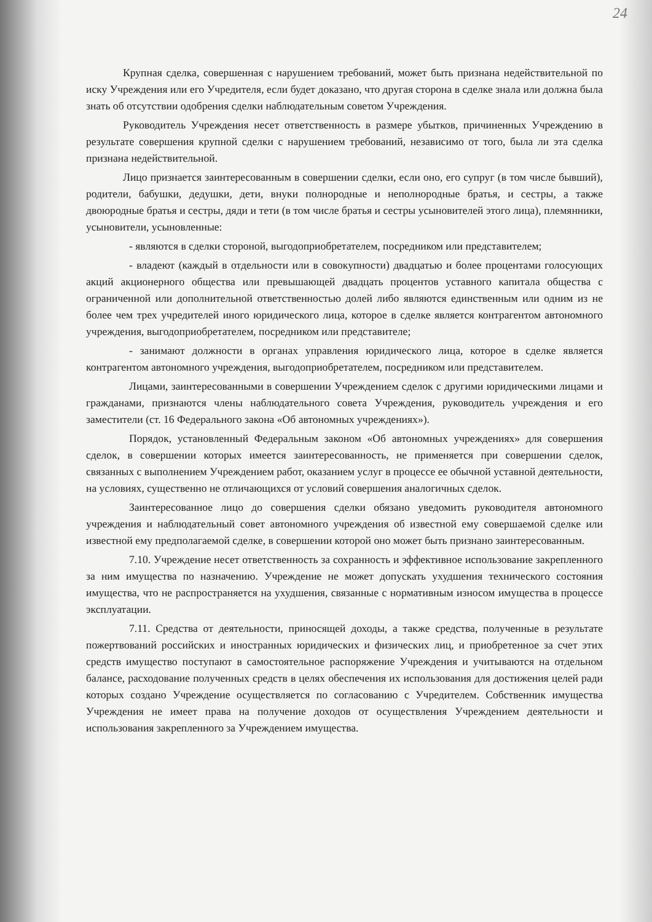24
Крупная сделка, совершенная с нарушением требований, может быть признана недействительной по иску Учреждения или его Учредителя, если будет доказано, что другая сторона в сделке знала или должна была знать об отсутствии одобрения сделки наблюдательным советом Учреждения.
Руководитель Учреждения несет ответственность в размере убытков, причиненных Учреждению в результате совершения крупной сделки с нарушением требований, независимо от того, была ли эта сделка признана недействительной.
Лицо признается заинтересованным в совершении сделки, если оно, его супруг (в том числе бывший), родители, бабушки, дедушки, дети, внуки полнородные и неполнородные братья, и сестры, а также двоюродные братья и сестры, дяди и тети (в том числе братья и сестры усыновителей этого лица), племянники, усыновители, усыновленные:
- являются в сделки стороной, выгодоприобретателем, посредником или представителем;
- владеют (каждый в отдельности или в совокупности) двадцатью и более процентами голосующих акций акционерного общества или превышающей двадцать процентов уставного капитала общества с ограниченной или дополнительной ответственностью долей либо являются единственным или одним из не более чем трех учредителей иного юридического лица, которое в сделке является контрагентом автономного учреждения, выгодоприобретателем, посредником или представителе;
- занимают должности в органах управления юридического лица, которое в сделке является контрагентом автономного учреждения, выгодоприобретателем, посредником или представителем.
Лицами, заинтересованными в совершении Учреждением сделок с другими юридическими лицами и гражданами, признаются члены наблюдательного совета Учреждения, руководитель учреждения и его заместители (ст. 16 Федерального закона «Об автономных учреждениях»).
Порядок, установленный Федеральным законом «Об автономных учреждениях» для совершения сделок, в совершении которых имеется заинтересованность, не применяется при совершении сделок, связанных с выполнением Учреждением работ, оказанием услуг в процессе ее обычной уставной деятельности, на условиях, существенно не отличающихся от условий совершения аналогичных сделок.
Заинтересованное лицо до совершения сделки обязано уведомить руководителя автономного учреждения и наблюдательный совет автономного учреждения об известной ему совершаемой сделке или известной ему предполагаемой сделке, в совершении которой оно может быть признано заинтересованным.
7.10. Учреждение несет ответственность за сохранность и эффективное использование закрепленного за ним имущества по назначению. Учреждение не может допускать ухудшения технического состояния имущества, что не распространяется на ухудшения, связанные с нормативным износом имущества в процессе эксплуатации.
7.11. Средства от деятельности, приносящей доходы, а также средства, полученные в результате пожертвований российских и иностранных юридических и физических лиц, и приобретенное за счет этих средств имущество поступают в самостоятельное распоряжение Учреждения и учитываются на отдельном балансе, расходование полученных средств в целях обеспечения их использования для достижения целей ради которых создано Учреждение осуществляется по согласованию с Учредителем. Собственник имущества Учреждения не имеет права на получение доходов от осуществления Учреждением деятельности и использования закрепленного за Учреждением имущества.